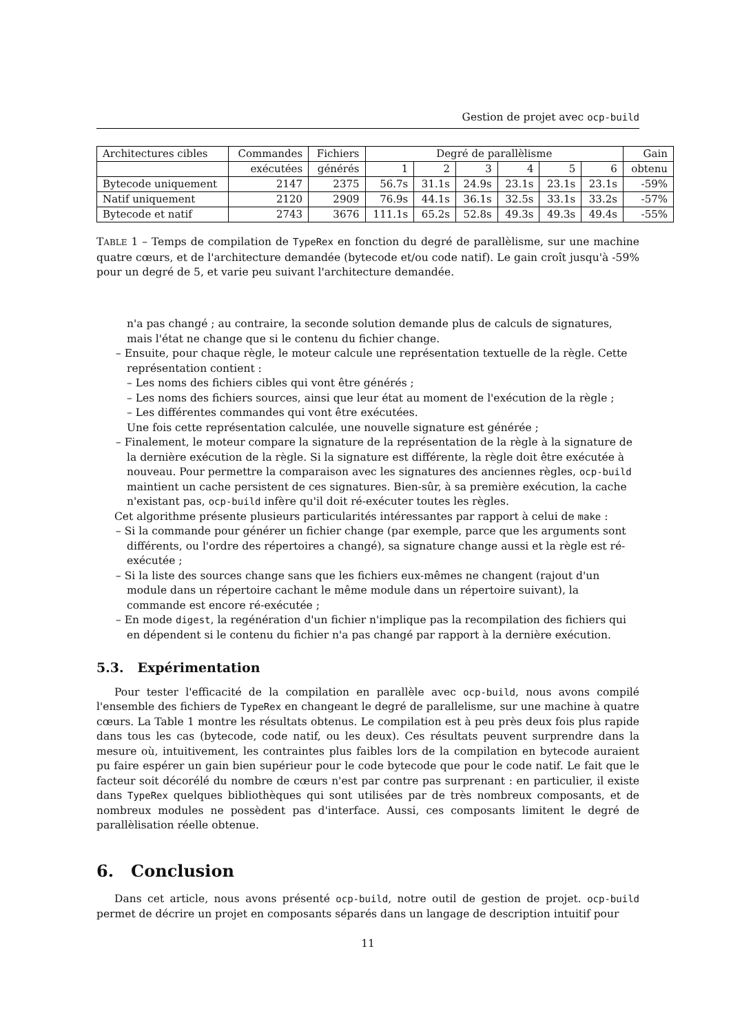Gestion de projet avec ocp-build
| Architectures cibles | Commandes | Fichiers | Degré de parallèlisme | | | | | | Gain |
| --- | --- | --- | --- | --- | --- | --- | --- | --- | --- |
| | exécutées | générés | 1 | 2 | 3 | 4 | 5 | 6 | obtenu |
| Bytecode uniquement | 2147 | 2375 | 56.7s | 31.1s | 24.9s | 23.1s | 23.1s | 23.1s | -59% |
| Natif uniquement | 2120 | 2909 | 76.9s | 44.1s | 36.1s | 32.5s | 33.1s | 33.2s | -57% |
| Bytecode et natif | 2743 | 3676 | 111.1s | 65.2s | 52.8s | 49.3s | 49.3s | 49.4s | -55% |
TABLE 1 – Temps de compilation de TypeRex en fonction du degré de parallèlisme, sur une machine quatre cœurs, et de l'architecture demandée (bytecode et/ou code natif). Le gain croît jusqu'à -59% pour un degré de 5, et varie peu suivant l'architecture demandée.
n'a pas changé ; au contraire, la seconde solution demande plus de calculs de signatures, mais l'état ne change que si le contenu du fichier change.
– Ensuite, pour chaque règle, le moteur calcule une représentation textuelle de la règle. Cette représentation contient :
– Les noms des fichiers cibles qui vont être générés ;
– Les noms des fichiers sources, ainsi que leur état au moment de l'exécution de la règle ;
– Les différentes commandes qui vont être exécutées.
Une fois cette représentation calculée, une nouvelle signature est générée ;
– Finalement, le moteur compare la signature de la représentation de la règle à la signature de la dernière exécution de la règle. Si la signature est différente, la règle doit être exécutée à nouveau. Pour permettre la comparaison avec les signatures des anciennes règles, ocp-build maintient un cache persistent de ces signatures. Bien-sûr, à sa première exécution, la cache n'existant pas, ocp-build infère qu'il doit ré-exécuter toutes les règles.
Cet algorithme présente plusieurs particularités intéressantes par rapport à celui de make :
– Si la commande pour générer un fichier change (par exemple, parce que les arguments sont différents, ou l'ordre des répertoires a changé), sa signature change aussi et la règle est ré-exécutée ;
– Si la liste des sources change sans que les fichiers eux-mêmes ne changent (rajout d'un module dans un répertoire cachant le même module dans un répertoire suivant), la commande est encore ré-exécutée ;
– En mode digest, la regénération d'un fichier n'implique pas la recompilation des fichiers qui en dépendent si le contenu du fichier n'a pas changé par rapport à la dernière exécution.
5.3. Expérimentation
Pour tester l'efficacité de la compilation en parallèle avec ocp-build, nous avons compilé l'ensemble des fichiers de TypeRex en changeant le degré de parallelisme, sur une machine à quatre cœurs. La Table 1 montre les résultats obtenus. Le compilation est à peu près deux fois plus rapide dans tous les cas (bytecode, code natif, ou les deux). Ces résultats peuvent surprendre dans la mesure où, intuitivement, les contraintes plus faibles lors de la compilation en bytecode auraient pu faire espérer un gain bien supérieur pour le code bytecode que pour le code natif. Le fait que le facteur soit décorélé du nombre de cœurs n'est par contre pas surprenant : en particulier, il existe dans TypeRex quelques bibliothèques qui sont utilisées par de très nombreux composants, et de nombreux modules ne possèdent pas d'interface. Aussi, ces composants limitent le degré de parallèlisation réelle obtenue.
6. Conclusion
Dans cet article, nous avons présenté ocp-build, notre outil de gestion de projet. ocp-build permet de décrire un projet en composants séparés dans un langage de description intuitif pour
11